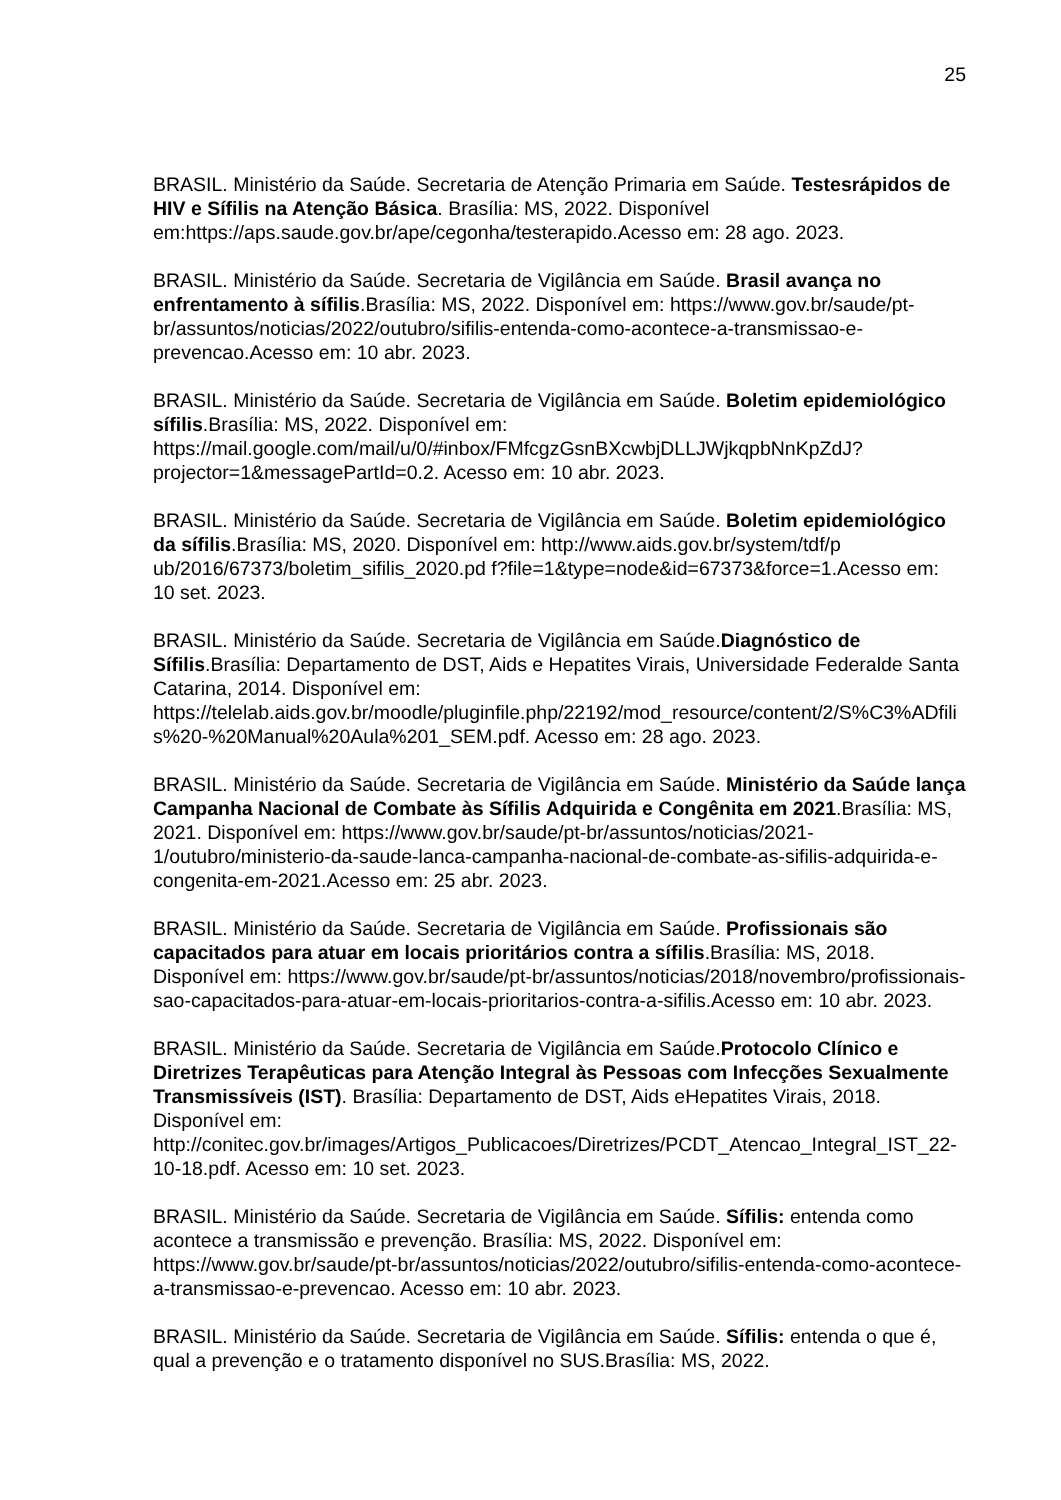25
BRASIL. Ministério da Saúde. Secretaria de Atenção Primaria em Saúde. Testesrápidos de HIV e Sífilis na Atenção Básica. Brasília: MS, 2022. Disponível em:https://aps.saude.gov.br/ape/cegonha/testerapido.Acesso em: 28 ago. 2023.
BRASIL. Ministério da Saúde. Secretaria de Vigilância em Saúde. Brasil avança no enfrentamento à sífilis.Brasília: MS, 2022. Disponível em: https://www.gov.br/saude/pt-br/assuntos/noticias/2022/outubro/sifilis-entenda-como-acontece-a-transmissao-e-prevencao.Acesso em: 10 abr. 2023.
BRASIL. Ministério da Saúde. Secretaria de Vigilância em Saúde. Boletim epidemiológico sífilis.Brasília: MS, 2022. Disponível em: https://mail.google.com/mail/u/0/#inbox/FMfcgzGsnBXcwbjDLLJWjkqpbNnKpZdJ?projector=1&messagePartId=0.2. Acesso em: 10 abr. 2023.
BRASIL. Ministério da Saúde. Secretaria de Vigilância em Saúde. Boletim epidemiológico da sífilis.Brasília: MS, 2020. Disponível em: http://www.aids.gov.br/system/tdf/p ub/2016/67373/boletim_sifilis_2020.pd f?file=1&type=node&id=67373&force=1.Acesso em: 10 set. 2023.
BRASIL. Ministério da Saúde. Secretaria de Vigilância em Saúde.Diagnóstico de Sífilis.Brasília: Departamento de DST, Aids e Hepatites Virais, Universidade Federalde Santa Catarina, 2014. Disponível em: https://telelab.aids.gov.br/moodle/pluginfile.php/22192/mod_resource/content/2/S%C3%ADfilis%20-%20Manual%20Aula%201_SEM.pdf. Acesso em: 28 ago. 2023.
BRASIL. Ministério da Saúde. Secretaria de Vigilância em Saúde. Ministério da Saúde lança Campanha Nacional de Combate às Sífilis Adquirida e Congênita em 2021.Brasília: MS, 2021. Disponível em: https://www.gov.br/saude/pt-br/assuntos/noticias/2021-1/outubro/ministerio-da-saude-lanca-campanha-nacional-de-combate-as-sifilis-adquirida-e-congenita-em-2021.Acesso em: 25 abr. 2023.
BRASIL. Ministério da Saúde. Secretaria de Vigilância em Saúde. Profissionais são capacitados para atuar em locais prioritários contra a sífilis.Brasília: MS, 2018. Disponível em: https://www.gov.br/saude/pt-br/assuntos/noticias/2018/novembro/profissionais-sao-capacitados-para-atuar-em-locais-prioritarios-contra-a-sifilis.Acesso em: 10 abr. 2023.
BRASIL. Ministério da Saúde. Secretaria de Vigilância em Saúde.Protocolo Clínico e Diretrizes Terapêuticas para Atenção Integral às Pessoas com Infecções Sexualmente Transmissíveis (IST). Brasília: Departamento de DST, Aids eHepatites Virais, 2018. Disponível em: http://conitec.gov.br/images/Artigos_Publicacoes/Diretrizes/PCDT_Atencao_Integral_IST_22-10-18.pdf. Acesso em: 10 set. 2023.
BRASIL. Ministério da Saúde. Secretaria de Vigilância em Saúde. Sífilis: entenda como acontece a transmissão e prevenção. Brasília: MS, 2022. Disponível em: https://www.gov.br/saude/pt-br/assuntos/noticias/2022/outubro/sifilis-entenda-como-acontece-a-transmissao-e-prevencao. Acesso em: 10 abr. 2023.
BRASIL. Ministério da Saúde. Secretaria de Vigilância em Saúde. Sífilis: entenda o que é, qual a prevenção e o tratamento disponível no SUS.Brasília: MS, 2022.